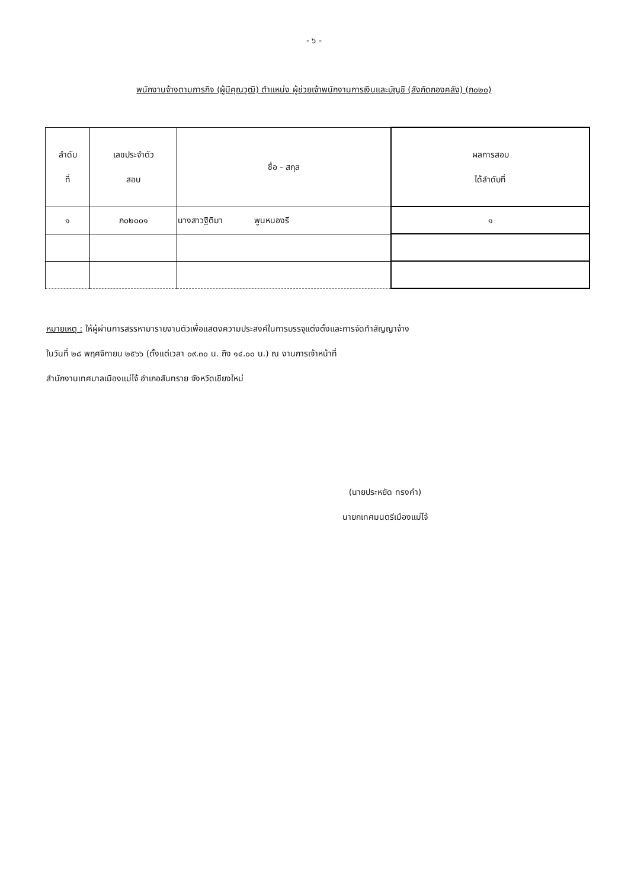- ๖ -
พนักงานจ้างตามภารกิจ (ผู้มีคุณวุฒิ) ตำแหน่ง ผู้ช่วยเจ้าพนักงานการเงินและบัญชี (สังกัดกองคลัง) (ภ๐๒๐)
| ลำดับ ที่ | เลขประจำตัว สอบ | ชื่อ - สกุล | ผลการสอบ ได้ลำดับที่ |
| --- | --- | --- | --- |
| ๑ | ภ๐๒๐๐๑ | นางสาวฐิติมา พูนหนองรี | ๑ |
หมายเหตุ : ให้ผู้ผ่านการสรรหามารายงานตัวเพื่อแสดงความประสงค์ในการบรรจุแต่งตั้งและการจัดทำสัญญาจ้าง
ในวันที่ ๒๘ พฤศจิกายน ๒๕๖๖ (ตั้งแต่เวลา ๐๙.๓๐ น. ถึง ๑๔.๐๐ น.) ณ งานการเจ้าหน้าที่
สำนักงานเทศบาลเมืองแม่โจ้ อำเภอสันทราย จังหวัดเชียงใหม่
(นายประหยัด ทรงคำ)
นายกเทศมนตรีเมืองแม่โจ้